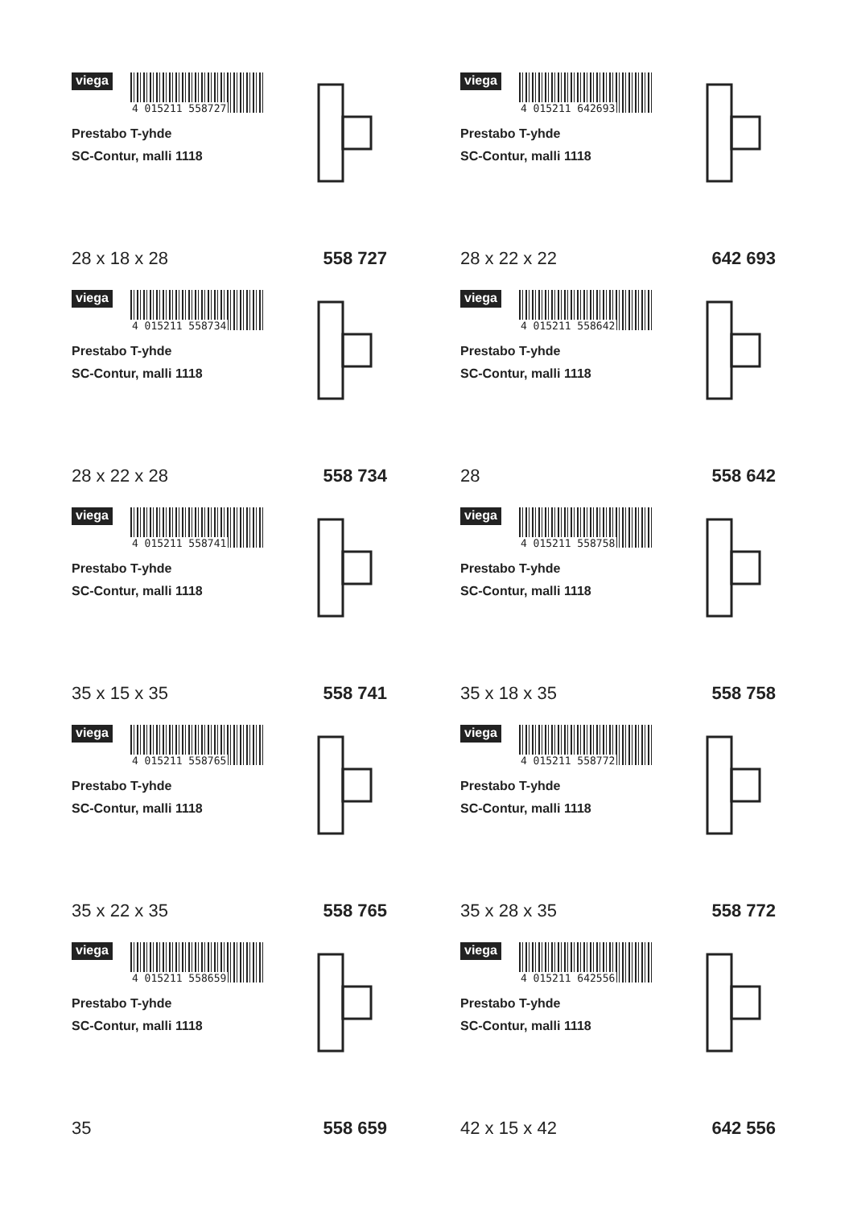viega
4 015211 558727
Prestabo T-yhde
SC-Contur, malli 1118
28 x 18 x 28 558 727
viega
4 015211 642693
Prestabo T-yhde
SC-Contur, malli 1118
28 x 22 x 22 642 693
viega
4 015211 558734
Prestabo T-yhde
SC-Contur, malli 1118
28 x 22 x 28 558 734
viega
4 015211 558642
Prestabo T-yhde
SC-Contur, malli 1118
28 558 642
viega
4 015211 558741
Prestabo T-yhde
SC-Contur, malli 1118
35 x 15 x 35 558 741
viega
4 015211 558758
Prestabo T-yhde
SC-Contur, malli 1118
35 x 18 x 35 558 758
viega
4 015211 558765
Prestabo T-yhde
SC-Contur, malli 1118
35 x 22 x 35 558 765
viega
4 015211 558772
Prestabo T-yhde
SC-Contur, malli 1118
35 x 28 x 35 558 772
viega
4 015211 558659
Prestabo T-yhde
SC-Contur, malli 1118
35 558 659
viega
4 015211 642556
Prestabo T-yhde
SC-Contur, malli 1118
42 x 15 x 42 642 556